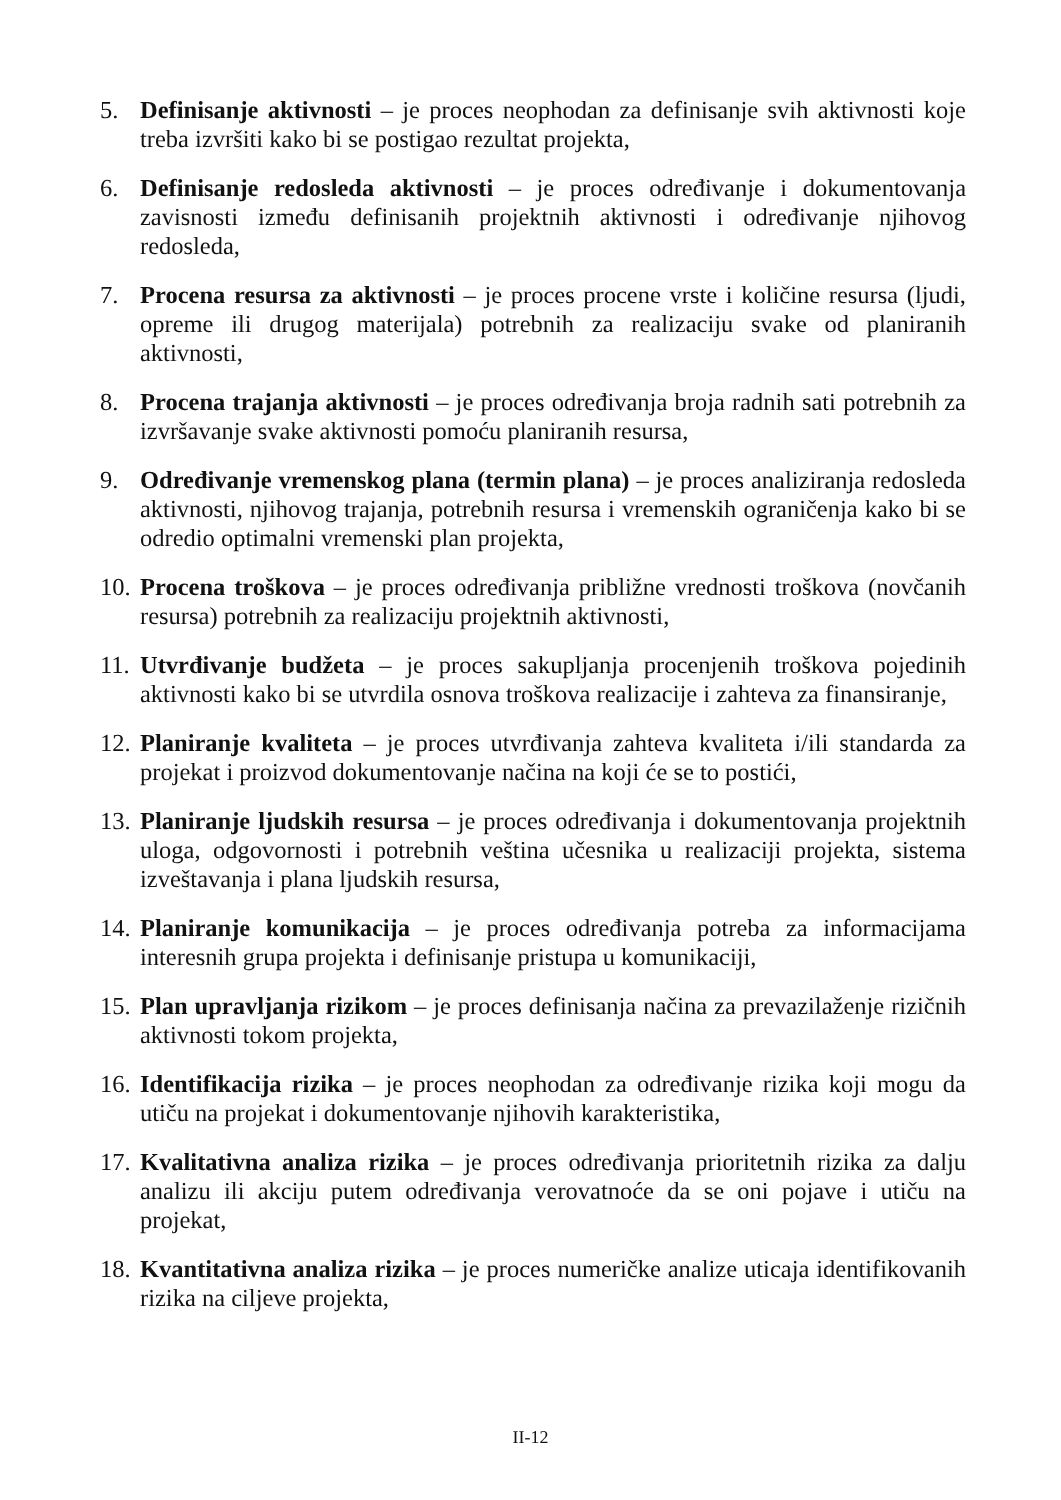5. Definisanje aktivnosti – je proces neophodan za definisanje svih aktivnosti koje treba izvršiti kako bi se postigao rezultat projekta,
6. Definisanje redosleda aktivnosti – je proces određivanje i dokumentovanja zavisnosti između definisanih projektnih aktivnosti i određivanje njihovog redosleda,
7. Procena resursa za aktivnosti – je proces procene vrste i količine resursa (ljudi, opreme ili drugog materijala) potrebnih za realizaciju svake od planiranih aktivnosti,
8. Procena trajanja aktivnosti – je proces određivanja broja radnih sati potrebnih za izvršavanje svake aktivnosti pomoću planiranih resursa,
9. Određivanje vremenskog plana (termin plana) – je proces analiziranja redosleda aktivnosti, njihovog trajanja, potrebnih resursa i vremenskih ograničenja kako bi se odredio optimalni vremenski plan projekta,
10. Procena troškova – je proces određivanja približne vrednosti troškova (novčanih resursa) potrebnih za realizaciju projektnih aktivnosti,
11. Utvrđivanje budžeta – je proces sakupljanja procenjenih troškova pojedinih aktivnosti kako bi se utvrdila osnova troškova realizacije i zahteva za finansiranje,
12. Planiranje kvaliteta – je proces utvrđivanja zahteva kvaliteta i/ili standarda za projekat i proizvod dokumentovanje načina na koji će se to postići,
13. Planiranje ljudskih resursa – je proces određivanja i dokumentovanja projektnih uloga, odgovornosti i potrebnih veština učesnika u realizaciji projekta, sistema izveštavanja i plana ljudskih resursa,
14. Planiranje komunikacija – je proces određivanja potreba za informacijama interesnih grupa projekta i definisanje pristupa u komunikaciji,
15. Plan upravljanja rizikom – je proces definisanja načina za prevazilaženje rizičnih aktivnosti tokom projekta,
16. Identifikacija rizika – je proces neophodan za određivanje rizika koji mogu da utiču na projekat i dokumentovanje njihovih karakteristika,
17. Kvalitativna analiza rizika – je proces određivanja prioritetnih rizika za dalju analizu ili akciju putem određivanja verovatnoće da se oni pojave i utiču na projekat,
18. Kvantitativna analiza rizika – je proces numeričke analize uticaja identifikovanih rizika na ciljeve projekta,
II-12